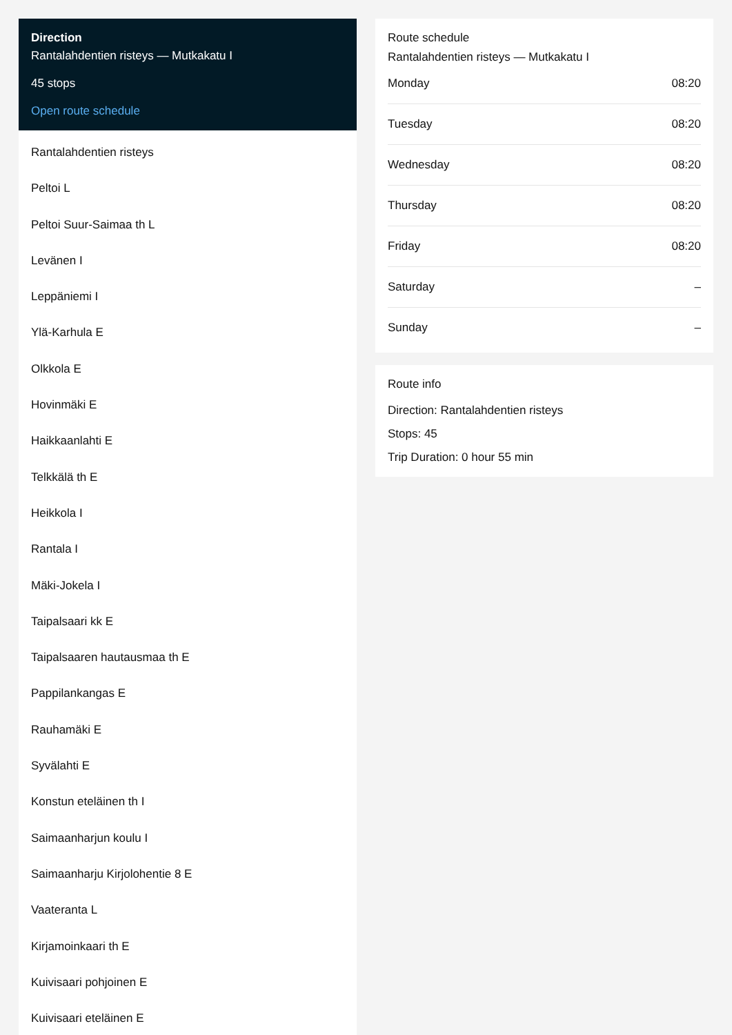Direction
Rantalahdentien risteys — Mutkakatu I
45 stops
Open route schedule
Rantalahdentien risteys
Peltoi L
Peltoi Suur-Saimaa th L
Levänen I
Leppäniemi I
Ylä-Karhula E
Olkkola E
Hovinmäki E
Haikkaanlahti E
Telkkälä th E
Heikkola I
Rantala I
Mäki-Jokela I
Taipalsaari kk E
Taipalsaaren hautausmaa th E
Pappilankangas E
Rauhamäki E
Syvälahti E
Konstun eteläinen th I
Saimaanharjun koulu I
Saimaanharju Kirjolohentie 8 E
Vaateranta L
Kirjamoinkaari th E
Kuivisaari pohjoinen E
Kuivisaari eteläinen E
Route schedule
Rantalahdentien risteys — Mutkakatu I
| Monday | 08:20 |
| Tuesday | 08:20 |
| Wednesday | 08:20 |
| Thursday | 08:20 |
| Friday | 08:20 |
| Saturday | – |
| Sunday | – |
Route info
Direction: Rantalahdentien risteys
Stops: 45
Trip Duration: 0 hour 55 min